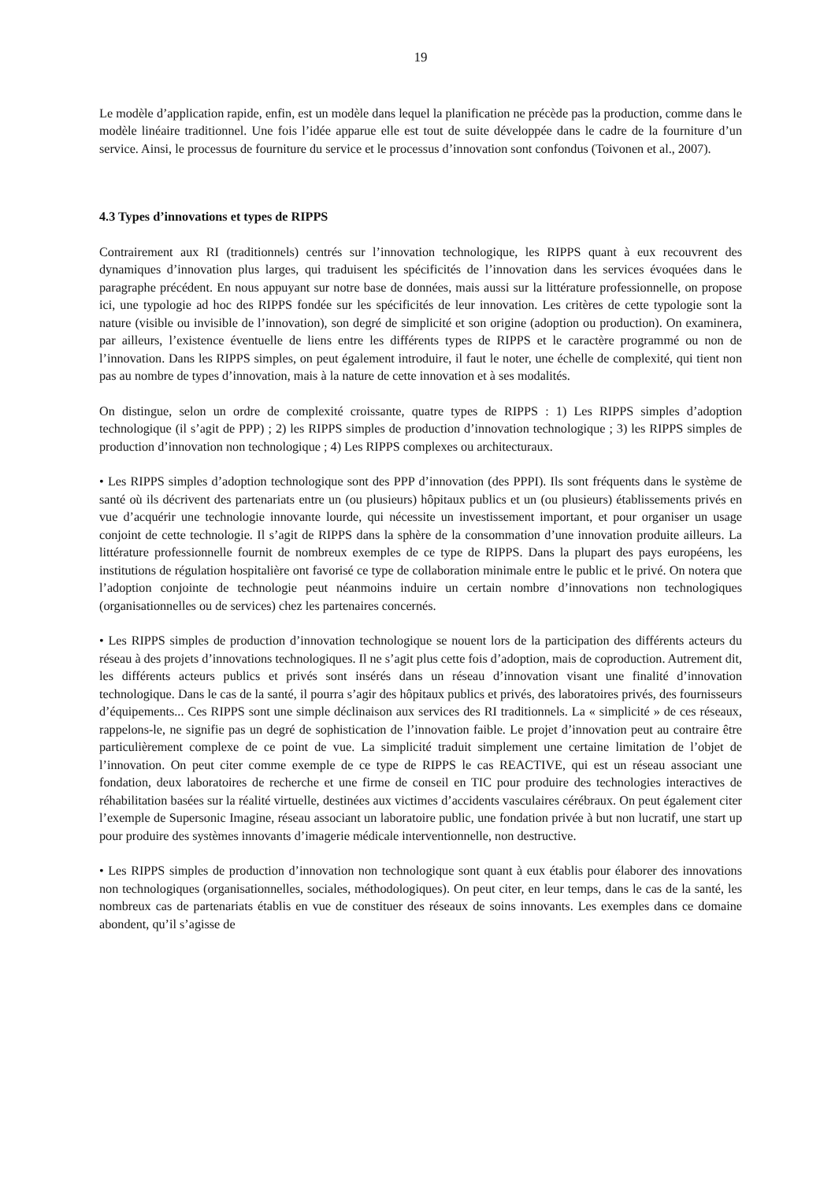19
Le modèle d’application rapide, enfin, est un modèle dans lequel la planification ne précède pas la production, comme dans le modèle linéaire traditionnel. Une fois l’idée apparue elle est tout de suite développée dans le cadre de la fourniture d’un service. Ainsi, le processus de fourniture du service et le processus d’innovation sont confondus (Toivonen et al., 2007).
4.3 Types d’innovations et types de RIPPS
Contrairement aux RI (traditionnels) centrés sur l’innovation technologique, les RIPPS quant à eux recouvrent des dynamiques d’innovation plus larges, qui traduisent les spécificités de l’innovation dans les services évoquées dans le paragraphe précédent. En nous appuyant sur notre base de données, mais aussi sur la littérature professionnelle, on propose ici, une typologie ad hoc des RIPPS fondée sur les spécificités de leur innovation. Les critères de cette typologie sont la nature (visible ou invisible de l’innovation), son degré de simplicité et son origine (adoption ou production). On examinera, par ailleurs, l’existence éventuelle de liens entre les différents types de RIPPS et le caractère programmé ou non de l’innovation. Dans les RIPPS simples, on peut également introduire, il faut le noter, une échelle de complexité, qui tient non pas au nombre de types d’innovation, mais à la nature de cette innovation et à ses modalités.
On distingue, selon un ordre de complexité croissante, quatre types de RIPPS : 1) Les RIPPS simples d’adoption technologique (il s’agit de PPP) ; 2) les RIPPS simples de production d’innovation technologique ; 3) les RIPPS simples de production d’innovation non technologique ; 4) Les RIPPS complexes ou architecturaux.
• Les RIPPS simples d’adoption technologique sont des PPP d’innovation (des PPPI). Ils sont fréquents dans le système de santé où ils décrivent des partenariats entre un (ou plusieurs) hôpitaux publics et un (ou plusieurs) établissements privés en vue d’acquérir une technologie innovante lourde, qui nécessite un investissement important, et pour organiser un usage conjoint de cette technologie. Il s’agit de RIPPS dans la sphère de la consommation d’une innovation produite ailleurs. La littérature professionnelle fournit de nombreux exemples de ce type de RIPPS. Dans la plupart des pays européens, les institutions de régulation hospitalière ont favorisé ce type de collaboration minimale entre le public et le privé. On notera que l’adoption conjointe de technologie peut néanmoins induire un certain nombre d’innovations non technologiques (organisationnelles ou de services) chez les partenaires concernés.
• Les RIPPS simples de production d’innovation technologique se nouent lors de la participation des différents acteurs du réseau à des projets d’innovations technologiques. Il ne s’agit plus cette fois d’adoption, mais de coproduction. Autrement dit, les différents acteurs publics et privés sont insérés dans un réseau d’innovation visant une finalité d’innovation technologique. Dans le cas de la santé, il pourra s’agir des hôpitaux publics et privés, des laboratoires privés, des fournisseurs d’équipements... Ces RIPPS sont une simple déclinaison aux services des RI traditionnels. La « simplicité » de ces réseaux, rappelons-le, ne signifie pas un degré de sophistication de l’innovation faible. Le projet d’innovation peut au contraire être particulièrement complexe de ce point de vue. La simplicité traduit simplement une certaine limitation de l’objet de l’innovation. On peut citer comme exemple de ce type de RIPPS le cas REACTIVE, qui est un réseau associant une fondation, deux laboratoires de recherche et une firme de conseil en TIC pour produire des technologies interactives de réhabilitation basées sur la réalité virtuelle, destinées aux victimes d’accidents vasculaires cérébraux. On peut également citer l’exemple de Supersonic Imagine, réseau associant un laboratoire public, une fondation privée à but non lucratif, une start up pour produire des systèmes innovants d’imagerie médicale interventionnelle, non destructive.
• Les RIPPS simples de production d’innovation non technologique sont quant à eux établis pour élaborer des innovations non technologiques (organisationnelles, sociales, méthodologiques). On peut citer, en leur temps, dans le cas de la santé, les nombreux cas de partenariats établis en vue de constituer des réseaux de soins innovants. Les exemples dans ce domaine abondent, qu’il s’agisse de